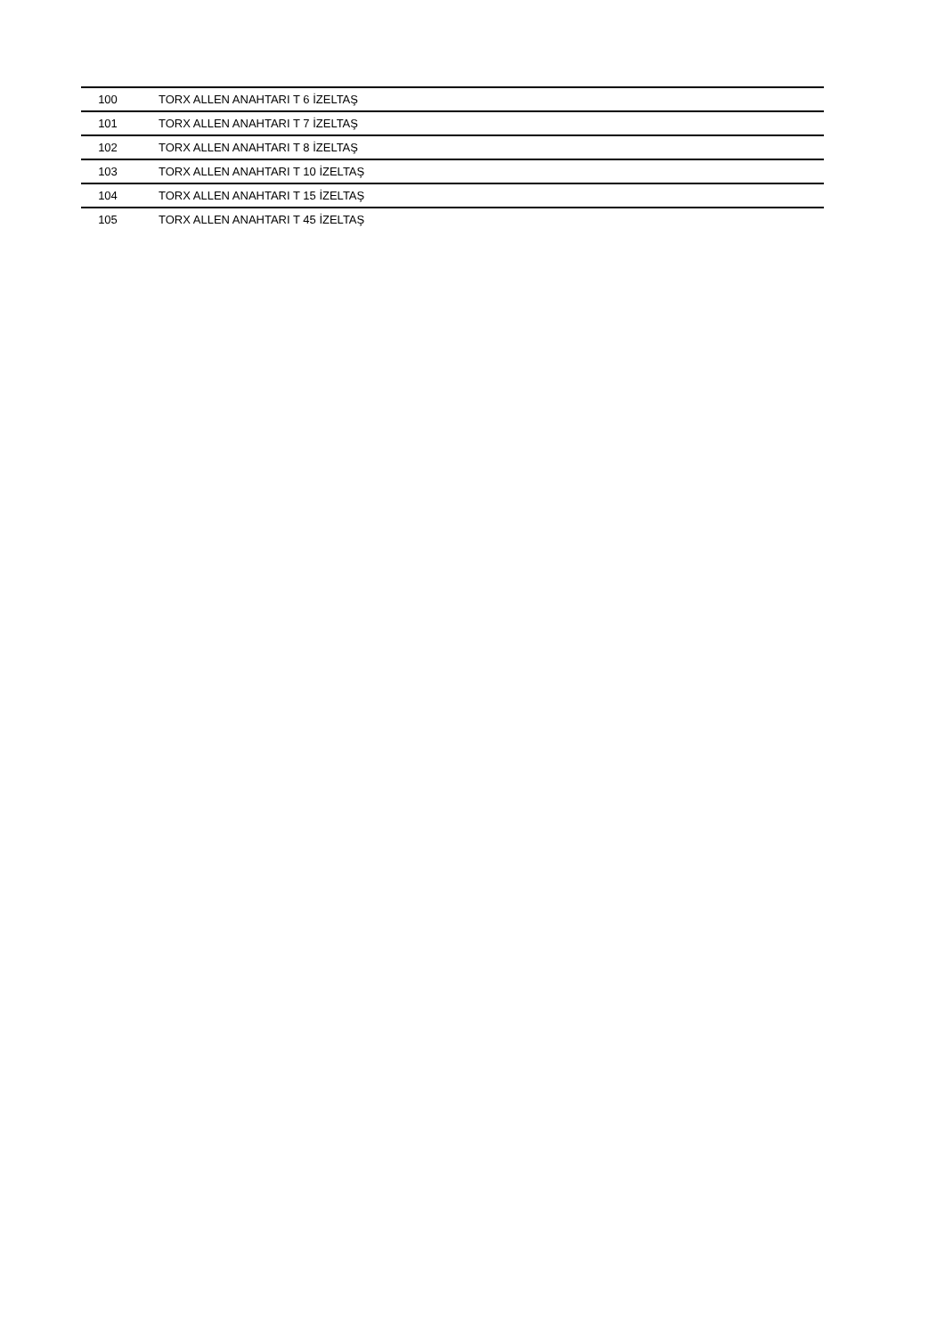| 100 | TORX ALLEN ANAHTARI T 6 İZELTAŞ |
| 101 | TORX ALLEN ANAHTARI T 7 İZELTAŞ |
| 102 | TORX ALLEN ANAHTARI T 8 İZELTAŞ |
| 103 | TORX ALLEN ANAHTARI T 10 İZELTAŞ |
| 104 | TORX ALLEN ANAHTARI T 15 İZELTAŞ |
| 105 | TORX ALLEN ANAHTARI T 45 İZELTAŞ |